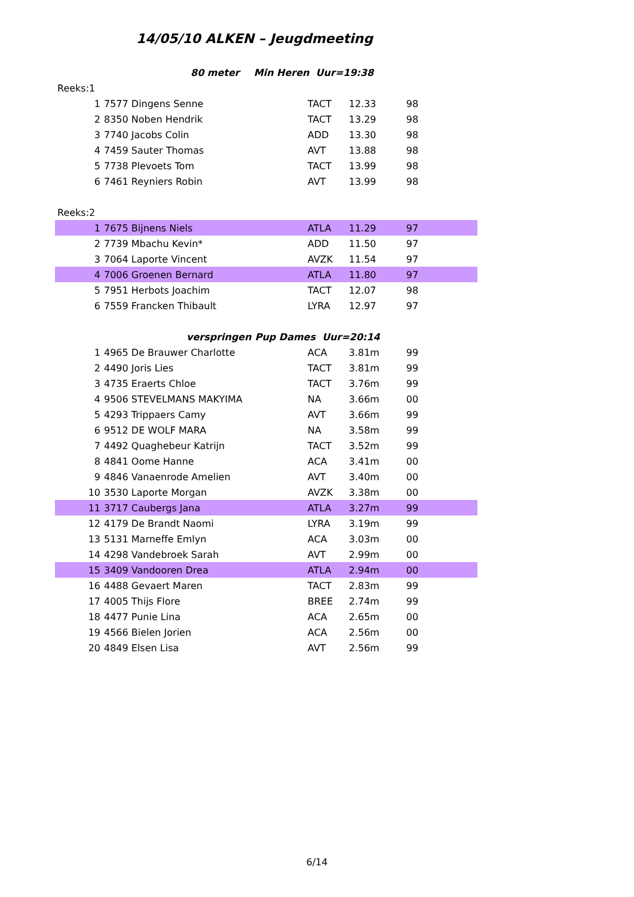14/05/10 ALKEN – Jeugdmeeting
| | 80 meter | | Min Heren Uur=19:38 | | |
| Reeks:1 | | | | | |
| 1 | 7577 | Dingens Senne | TACT | 12.33 | 98 |
| 2 | 8350 | Noben Hendrik | TACT | 13.29 | 98 |
| 3 | 7740 | Jacobs Colin | ADD | 13.30 | 98 |
| 4 | 7459 | Sauter Thomas | AVT | 13.88 | 98 |
| 5 | 7738 | Plevoets Tom | TACT | 13.99 | 98 |
| 6 | 7461 | Reyniers Robin | AVT | 13.99 | 98 |
| Reeks:2 | | | | | |
| 1 | 7675 | Bijnens Niels | ATLA | 11.29 | 97 |
| 2 | 7739 | Mbachu Kevin* | ADD | 11.50 | 97 |
| 3 | 7064 | Laporte Vincent | AVZK | 11.54 | 97 |
| 4 | 7006 | Groenen Bernard | ATLA | 11.80 | 97 |
| 5 | 7951 | Herbots Joachim | TACT | 12.07 | 98 |
| 6 | 7559 | Francken Thibault | LYRA | 12.97 | 97 |
| | verspringen | | Pup Dames Uur=20:14 | | |
| 1 | 4965 | De Brauwer Charlotte | ACA | 3.81m | 99 |
| 2 | 4490 | Joris Lies | TACT | 3.81m | 99 |
| 3 | 4735 | Eraerts Chloe | TACT | 3.76m | 99 |
| 4 | 9506 | STEVELMANS MAKYIMA | NA | 3.66m | 00 |
| 5 | 4293 | Trippaers Camy | AVT | 3.66m | 99 |
| 6 | 9512 | DE WOLF MARA | NA | 3.58m | 99 |
| 7 | 4492 | Quaghebeur Katrijn | TACT | 3.52m | 99 |
| 8 | 4841 | Oome Hanne | ACA | 3.41m | 00 |
| 9 | 4846 | Vanaenrode Amelien | AVT | 3.40m | 00 |
| 10 | 3530 | Laporte Morgan | AVZK | 3.38m | 00 |
| 11 | 3717 | Caubergs Jana | ATLA | 3.27m | 99 |
| 12 | 4179 | De Brandt Naomi | LYRA | 3.19m | 99 |
| 13 | 5131 | Marneffe Emlyn | ACA | 3.03m | 00 |
| 14 | 4298 | Vandebroek Sarah | AVT | 2.99m | 00 |
| 15 | 3409 | Vandooren Drea | ATLA | 2.94m | 00 |
| 16 | 4488 | Gevaert Maren | TACT | 2.83m | 99 |
| 17 | 4005 | Thijs Flore | BREE | 2.74m | 99 |
| 18 | 4477 | Punie Lina | ACA | 2.65m | 00 |
| 19 | 4566 | Bielen Jorien | ACA | 2.56m | 00 |
| 20 | 4849 | Elsen Lisa | AVT | 2.56m | 99 |
6/14